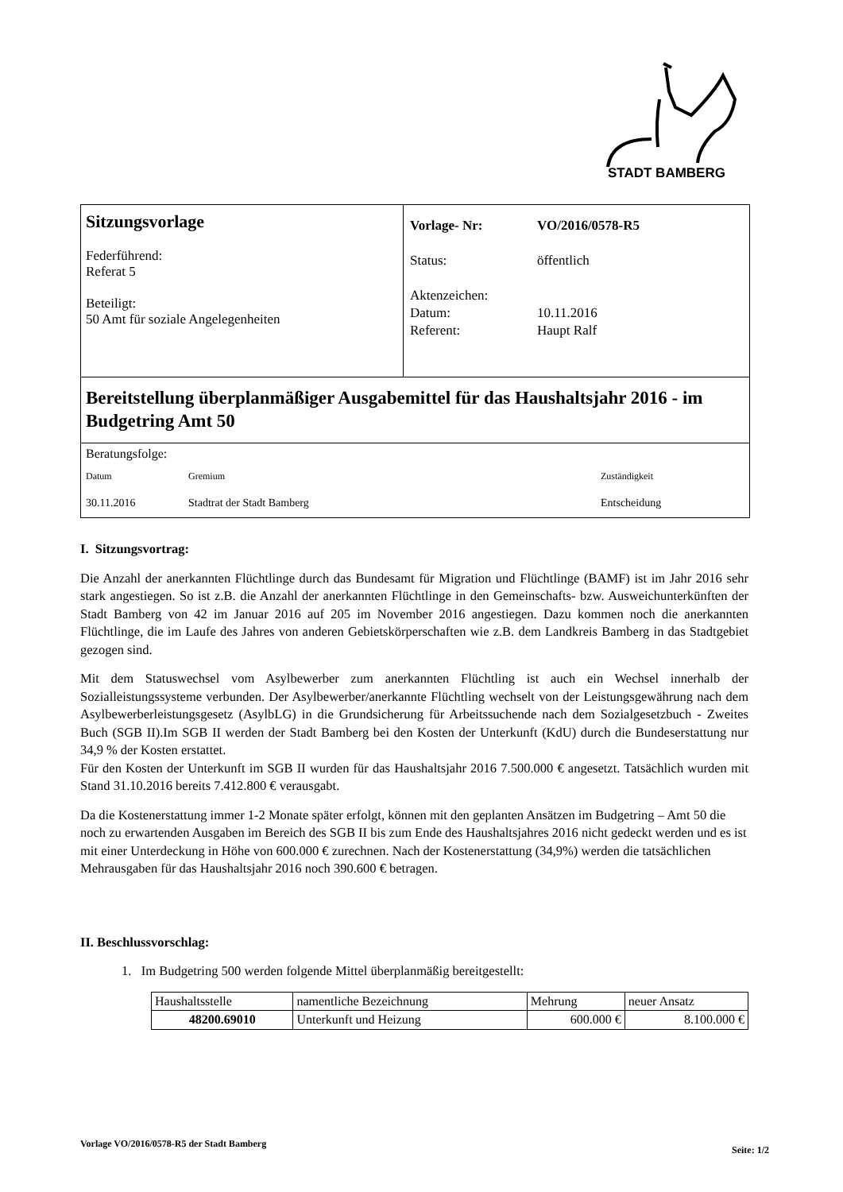STADT BAMBERG
Sitzungsvorlage
Federführend:
Referat 5
Beteiligt:
50 Amt für soziale Angelegenheiten
| Vorlage- Nr: | VO/2016/0578-R5 |
| Status: | öffentlich |
| Aktenzeichen: | |
| Datum: | 10.11.2016 |
| Referent: | Haupt Ralf |
Bereitstellung überplanmäßiger Ausgabemittel für das Haushaltsjahr 2016 - im Budgetring Amt 50
Beratungsfolge:
| Datum | Gremium | Zuständigkeit |
| --- | --- | --- |
| 30.11.2016 | Stadtrat der Stadt Bamberg | Entscheidung |
I. Sitzungsvortrag:
Die Anzahl der anerkannten Flüchtlinge durch das Bundesamt für Migration und Flüchtlinge (BAMF) ist im Jahr 2016 sehr stark angestiegen. So ist z.B. die Anzahl der anerkannten Flüchtlinge in den Gemeinschafts- bzw. Ausweichunterkünften der Stadt Bamberg von 42 im Januar 2016 auf 205 im November 2016 angestiegen. Dazu kommen noch die anerkannten Flüchtlinge, die im Laufe des Jahres von anderen Gebietskörperschaften wie z.B. dem Landkreis Bamberg in das Stadtgebiet gezogen sind.
Mit dem Statuswechsel vom Asylbewerber zum anerkannten Flüchtling ist auch ein Wechsel innerhalb der Sozialleistungssysteme verbunden. Der Asylbewerber/anerkannte Flüchtling wechselt von der Leistungsgewährung nach dem Asylbewerberleistungsgesetz (AsylbLG) in die Grundsicherung für Arbeitssuchende nach dem Sozialgesetzbuch - Zweites Buch (SGB II).Im SGB II werden der Stadt Bamberg bei den Kosten der Unterkunft (KdU) durch die Bundeserstattung nur 34,9 % der Kosten erstattet.
Für den Kosten der Unterkunft im SGB II wurden für das Haushaltsjahr 2016 7.500.000 € angesetzt. Tatsächlich wurden mit Stand 31.10.2016 bereits 7.412.800 € verausgabt.
Da die Kostenerstattung immer 1-2 Monate später erfolgt, können mit den geplanten Ansätzen im Budgetring – Amt 50 die noch zu erwartenden Ausgaben im Bereich des SGB II bis zum Ende des Haushaltsjahres 2016 nicht gedeckt werden und es ist mit einer Unterdeckung in Höhe von 600.000 € zurechnen. Nach der Kostenerstattung (34,9%) werden die tatsächlichen Mehrausgaben für das Haushaltsjahr 2016 noch 390.600 € betragen.
II. Beschlussvorschlag:
1. Im Budgetring 500 werden folgende Mittel überplanmäßig bereitgestellt:
| Haushaltsstelle | namentliche Bezeichnung | Mehrung | neuer Ansatz |
| --- | --- | --- | --- |
| 48200.69010 | Unterkunft und Heizung | 600.000 € | 8.100.000 € |
Vorlage VO/2016/0578-R5 der Stadt Bamberg Seite: 1/2